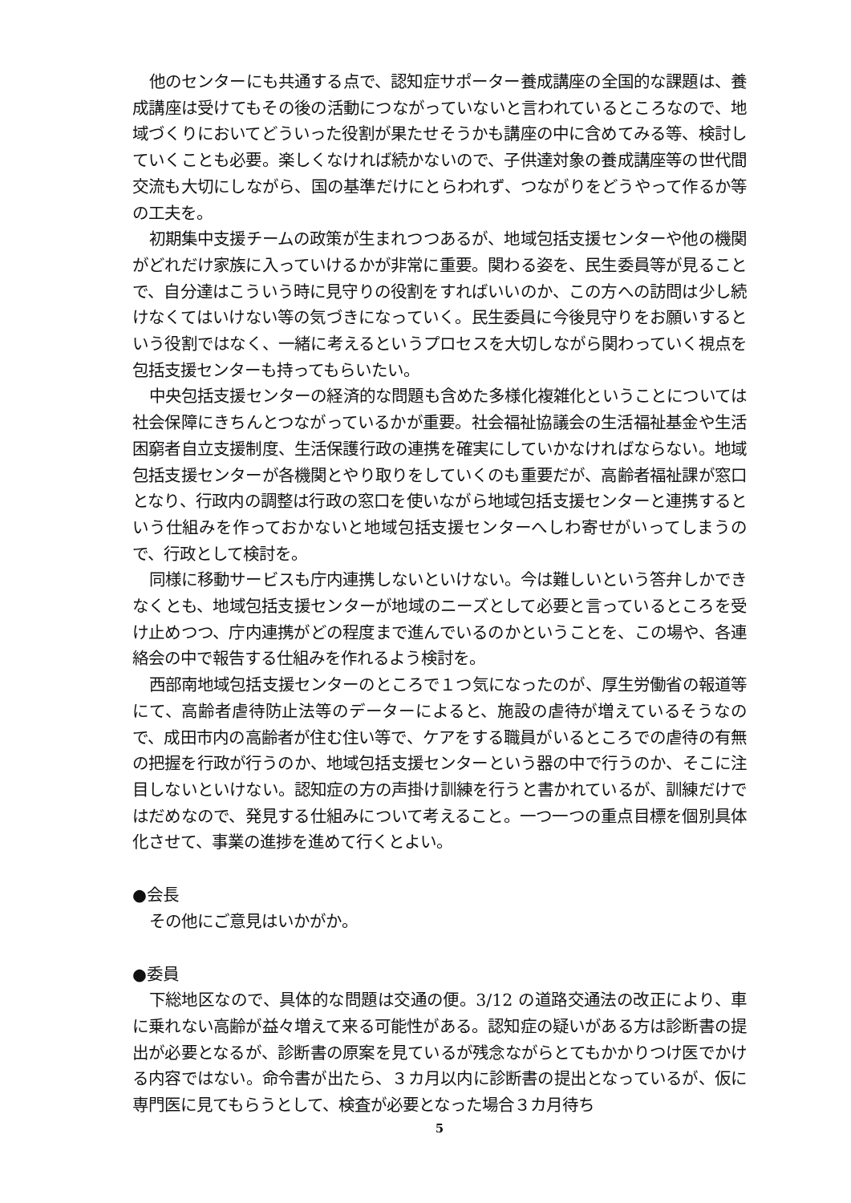他のセンターにも共通する点で、認知症サポーター養成講座の全国的な課題は、養成講座は受けてもその後の活動につながっていないと言われているところなので、地域づくりにおいてどういった役割が果たせそうかも講座の中に含めてみる等、検討していくことも必要。楽しくなければ続かないので、子供達対象の養成講座等の世代間交流も大切にしながら、国の基準だけにとらわれず、つながりをどうやって作るか等の工夫を。
初期集中支援チームの政策が生まれつつあるが、地域包括支援センターや他の機関がどれだけ家族に入っていけるかが非常に重要。関わる姿を、民生委員等が見ることで、自分達はこういう時に見守りの役割をすればいいのか、この方への訪問は少し続けなくてはいけない等の気づきになっていく。民生委員に今後見守りをお願いするという役割ではなく、一緒に考えるというプロセスを大切しながら関わっていく視点を包括支援センターも持ってもらいたい。
中央包括支援センターの経済的な問題も含めた多様化複雑化ということについては社会保障にきちんとつながっているかが重要。社会福祉協議会の生活福祉基金や生活困窮者自立支援制度、生活保護行政の連携を確実にしていかなければならない。地域包括支援センターが各機関とやり取りをしていくのも重要だが、高齢者福祉課が窓口となり、行政内の調整は行政の窓口を使いながら地域包括支援センターと連携するという仕組みを作っておかないと地域包括支援センターへしわ寄せがいってしまうので、行政として検討を。
同様に移動サービスも庁内連携しないといけない。今は難しいという答弁しかできなくとも、地域包括支援センターが地域のニーズとして必要と言っているところを受け止めつつ、庁内連携がどの程度まで進んでいるのかということを、この場や、各連絡会の中で報告する仕組みを作れるよう検討を。
西部南地域包括支援センターのところで１つ気になったのが、厚生労働省の報道等にて、高齢者虐待防止法等のデーターによると、施設の虐待が増えているそうなので、成田市内の高齢者が住む住い等で、ケアをする職員がいるところでの虐待の有無の把握を行政が行うのか、地域包括支援センターという器の中で行うのか、そこに注目しないといけない。認知症の方の声掛け訓練を行うと書かれているが、訓練だけではだめなので、発見する仕組みについて考えること。一つ一つの重点目標を個別具体化させて、事業の進捗を進めて行くとよい。
●会長
その他にご意見はいかがか。
●委員
下総地区なので、具体的な問題は交通の便。3/12 の道路交通法の改正により、車に乗れない高齢が益々増えて来る可能性がある。認知症の疑いがある方は診断書の提出が必要となるが、診断書の原案を見ているが残念ながらとてもかかりつけ医でかける内容ではない。命令書が出たら、３カ月以内に診断書の提出となっているが、仮に専門医に見てもらうとして、検査が必要となった場合３カ月待ち
5